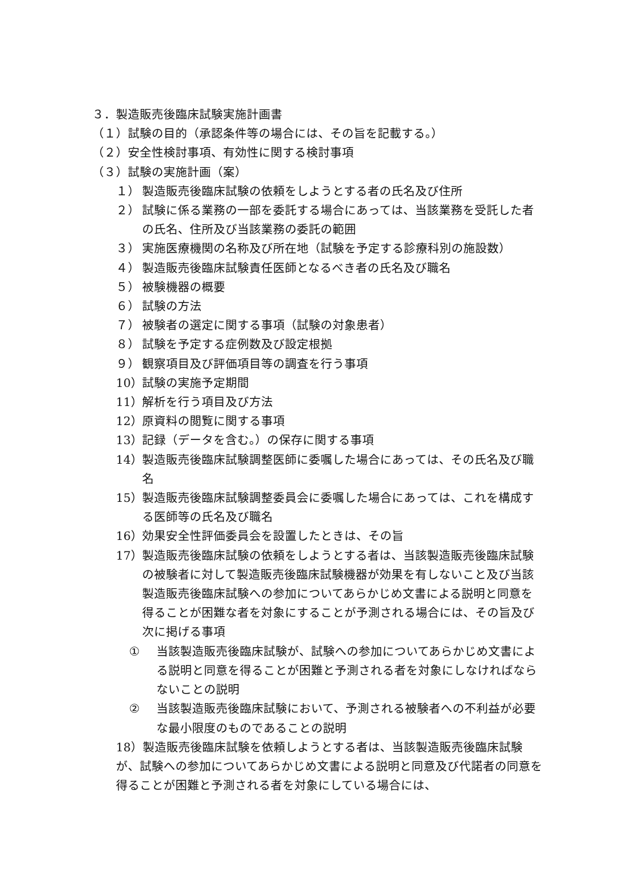３．製造販売後臨床試験実施計画書
（１）試験の目的（承認条件等の場合には、その旨を記載する。）
（２）安全性検討事項、有効性に関する検討事項
（３）試験の実施計画（案）
１） 製造販売後臨床試験の依頼をしようとする者の氏名及び住所
２） 試験に係る業務の一部を委託する場合にあっては、当該業務を受託した者の氏名、住所及び当該業務の委託の範囲
３） 実施医療機関の名称及び所在地（試験を予定する診療科別の施設数）
４） 製造販売後臨床試験責任医師となるべき者の氏名及び職名
５） 被験機器の概要
６） 試験の方法
７） 被験者の選定に関する事項（試験の対象患者）
８） 試験を予定する症例数及び設定根拠
９） 観察項目及び評価項目等の調査を行う事項
10） 試験の実施予定期間
11） 解析を行う項目及び方法
12） 原資料の閲覧に関する事項
13） 記録（データを含む。）の保存に関する事項
14） 製造販売後臨床試験調整医師に委嘱した場合にあっては、その氏名及び職名
15） 製造販売後臨床試験調整委員会に委嘱した場合にあっては、これを構成する医師等の氏名及び職名
16） 効果安全性評価委員会を設置したときは、その旨
17） 製造販売後臨床試験の依頼をしようとする者は、当該製造販売後臨床試験の被験者に対して製造販売後臨床試験機器が効果を有しないこと及び当該製造販売後臨床試験への参加についてあらかじめ文書による説明と同意を得ることが困難な者を対象にすることが予測される場合には、その旨及び次に掲げる事項
① 当該製造販売後臨床試験が、試験への参加についてあらかじめ文書による説明と同意を得ることが困難と予測される者を対象にしなければならないことの説明
② 当該製造販売後臨床試験において、予測される被験者への不利益が必要な最小限度のものであることの説明
18）製造販売後臨床試験を依頼しようとする者は、当該製造販売後臨床試験が、試験への参加についてあらかじめ文書による説明と同意及び代諾者の同意を得ることが困難と予測される者を対象にしている場合には、